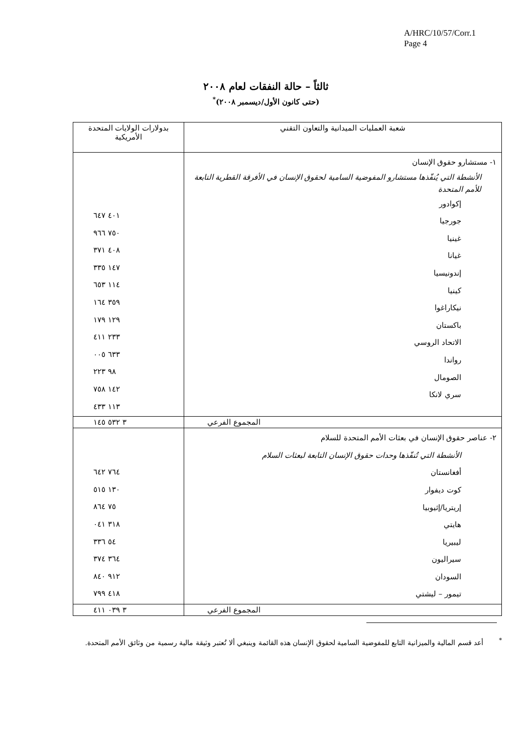A/HRC/10/57/Corr.1
Page 4
ثالثاً – حالة النفقات لعام ٢٠٠٨
(حتى كانون الأول/ديسمبر ٢٠٠٨)<sup>*</sup>
| شعبة العمليات الميدانية والتعاون التقني | بدولارات الولايات المتحدة الأمريكية |
| --- | --- |
| ١- مستشارو حقوق الإنسان الأنشطة التي يُنفّذها مستشارو المفوضية السامية لحقوق الإنسان في الأفرقة القطرية التابعة للأمم المتحدة إكوادور جورجيا غينيا غيانا إندونيسيا كينيا نيكاراغوا باكستان الاتحاد الروسي رواندا الصومال سري لانكا | ٤٠١ ٦٤٧ ٧٥٠ ٩٦٦ ٤٠٨ ٣٧١ ١٤٧ ٣٣٥ ١١٤ ٦٥٣ ٣٥٩ ١٦٤ ١٢٩ ١٧٩ ٢٣٣ ٤١١ ٦٣٣ ٠٠٥ ٩٨ ٢٢٣ ١٤٢ ٧٥٨ ١١٣ ٤٣٣ |
| المجموع الفرعي | ٣ ٥٣٢ ١٤٥ |
| ٢- عناصر حقوق الإنسان في بعثات الأمم المتحدة للسلام الأنشطة التي تُنفّذها وحدات حقوق الإنسان التابعة لبعثات السلام أفغانستان كوت ديفوار إريتريا/إثيوبيا هايتي ليبيريا سيراليون السودان تيمور – ليشتي | ٧٦٤ ٦٤٢ ١٣٠ ٥١٥ ٧٥ ٨٦٤ ٣١٨ ٠٤١ ٥٤ ٣٣٦ ٣٦٤ ٣٧٤ ٩١٢ ٨٤٠ ٤١٨ ٧٩٩ |
| المجموع الفرعي | ٣ ٠٣٩ ٤١١ |
<sup>*</sup> أعد قسم المالية والميزانية التابع للمفوضية السامية لحقوق الإنسان هذه القائمة وينبغي ألا تُعتبر وثيقة مالية رسمية من وثائق الأمم المتحدة.